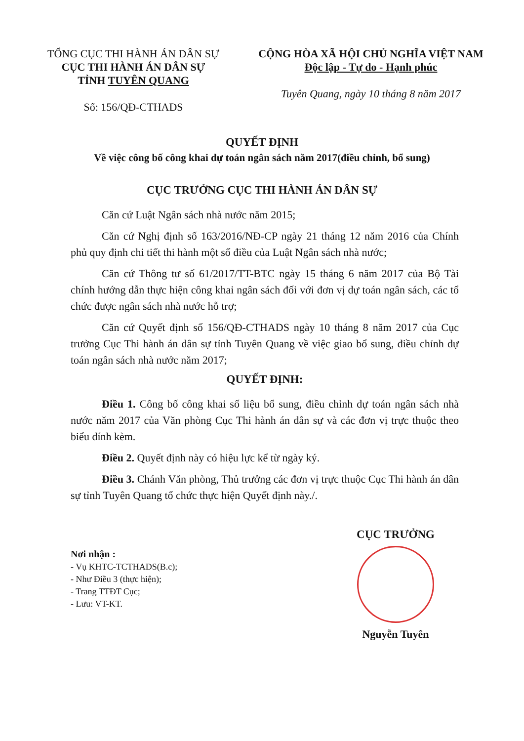TỔNG CỤC THI HÀNH ÁN DÂN SỰ
CỤC THI HÀNH ÁN DÂN SỰ
TỈNH TUYÊN QUANG
Số: 156/QĐ-CTHADS
CỘNG HÒA XÃ HỘI CHỦ NGHĨA VIỆT NAM
Độc lập - Tự do - Hạnh phúc
Tuyên Quang, ngày 10 tháng 8 năm 2017
QUYẾT ĐỊNH
Về việc công bố công khai dự toán ngân sách năm 2017(điều chỉnh, bổ sung)
CỤC TRƯỞNG CỤC THI HÀNH ÁN DÂN SỰ
Căn cứ Luật Ngân sách nhà nước năm 2015;
Căn cứ Nghị định số 163/2016/NĐ-CP ngày 21 tháng 12 năm 2016 của Chính phủ quy định chi tiết thi hành một số điều của Luật Ngân sách nhà nước;
Căn cứ Thông tư số 61/2017/TT-BTC ngày 15 tháng 6 năm 2017 của Bộ Tài chính hướng dẫn thực hiện công khai ngân sách đối với đơn vị dự toán ngân sách, các tổ chức được ngân sách nhà nước hỗ trợ;
Căn cứ Quyết định số 156/QĐ-CTHADS ngày 10 tháng 8 năm 2017 của Cục trưởng Cục Thi hành án dân sự tỉnh Tuyên Quang về việc giao bổ sung, điều chỉnh dự toán ngân sách nhà nước năm 2017;
QUYẾT ĐỊNH:
Điều 1. Công bố công khai số liệu bổ sung, điều chỉnh dự toán ngân sách nhà nước năm 2017 của Văn phòng Cục Thi hành án dân sự và các đơn vị trực thuộc theo biểu đính kèm.
Điều 2. Quyết định này có hiệu lực kể từ ngày ký.
Điều 3. Chánh Văn phòng, Thủ trưởng các đơn vị trực thuộc Cục Thi hành án dân sự tỉnh Tuyên Quang tổ chức thực hiện Quyết định này./.
Nơi nhận :
- Vụ KHTC-TCTHADS(B.c);
- Như Điều 3 (thực hiện);
- Trang TTĐT Cục;
- Lưu: VT-KT.
CỤC TRƯỞNG
Nguyễn Tuyên